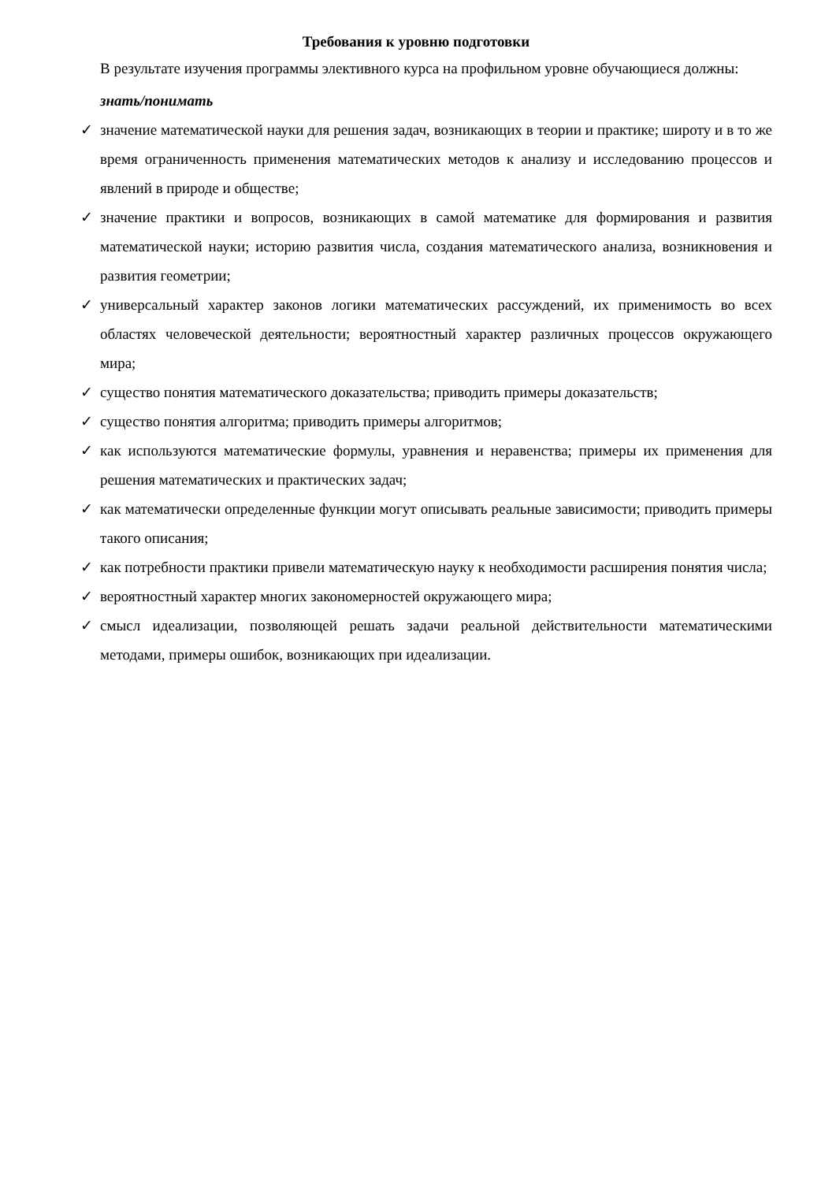Требования к уровню подготовки
В результате изучения программы элективного курса на профильном уровне обучающиеся должны:
знать/понимать
✓ значение математической науки для решения задач, возникающих в теории и практике; широту и в то же время ограниченность применения математических методов к анализу и исследованию процессов и явлений в природе и обществе;
✓ значение практики и вопросов, возникающих в самой математике для формирования и развития математической науки; историю развития числа, создания математического анализа, возникновения и развития геометрии;
✓ универсальный характер законов логики математических рассуждений, их применимость во всех областях человеческой деятельности; вероятностный характер различных процессов окружающего мира;
✓ существо понятия математического доказательства; приводить примеры доказательств;
✓ существо понятия алгоритма; приводить примеры алгоритмов;
✓ как используются математические формулы, уравнения и неравенства; примеры их применения для решения математических и практических задач;
✓ как математически определенные функции могут описывать реальные зависимости; приводить примеры такого описания;
✓ как потребности практики привели математическую науку к необходимости расширения понятия числа;
✓ вероятностный характер многих закономерностей окружающего мира;
✓ смысл идеализации, позволяющей решать задачи реальной действительности математическими методами, примеры ошибок, возникающих при идеализации.